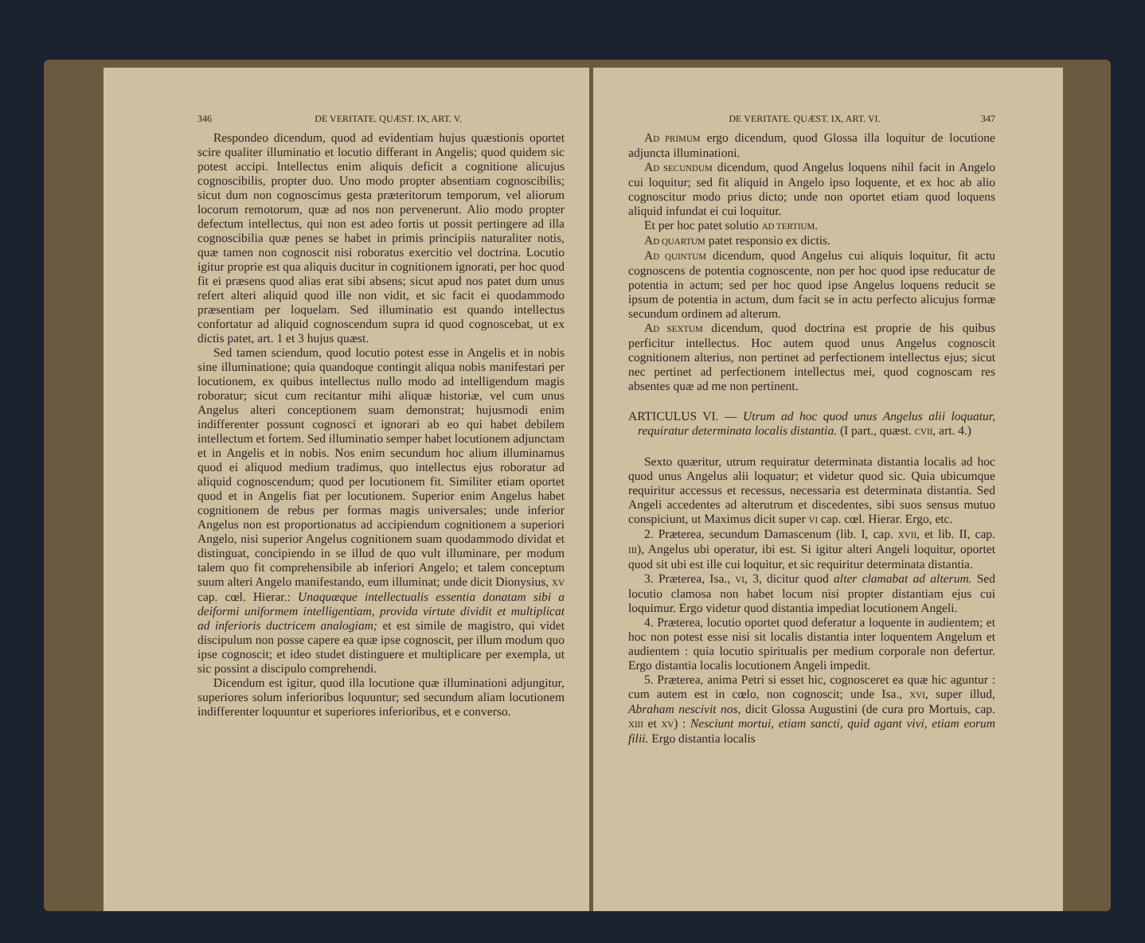346 DE VERITATE. QUÆST. IX, ART. V.
Respondeo dicendum, quod ad evidentiam hujus quæstionis oportet scire qualiter illuminatio et locutio differant in Angelis; quod quidem sic potest accipi. Intellectus enim aliquis deficit a cognitione alicujus cognoscibilis, propter duo. Uno modo propter absentiam cognoscibilis; sicut dum non cognoscimus gesta præteritorum temporum, vel aliorum locorum remotorum, quæ ad nos non pervenerunt. Alio modo propter defectum intellectus, qui non est adeo fortis ut possit pertingere ad illa cognoscibilia quæ penes se habet in primis principiis naturaliter notis, quæ tamen non cognoscit nisi roboratus exercitio vel doctrina. Locutio igitur proprie est qua aliquis ducitur in cognitionem ignorati, per hoc quod fit ei præsens quod alias erat sibi absens; sicut apud nos patet dum unus refert alteri aliquid quod ille non vidit, et sic facit ei quodammodo præsentiam per loquelam. Sed illuminatio est quando intellectus confortatur ad aliquid cognoscendum supra id quod cognoscebat, ut ex dictis patet, art. 1 et 3 hujus quæst.
Sed tamen sciendum, quod locutio potest esse in Angelis et in nobis sine illuminatione; quia quandoque contingit aliqua nobis manifestari per locutionem, ex quibus intellectus nullo modo ad intelligendum magis roboratur; sicut cum recitantur mihi aliquæ historiæ, vel cum unus Angelus alteri conceptionem suam demonstrat; hujusmodi enim indifferenter possunt cognosci et ignorari ab eo qui habet debilem intellectum et fortem. Sed illuminatio semper habet locutionem adjunctam et in Angelis et in nobis. Nos enim secundum hoc alium illuminamus quod ei aliquod medium tradimus, quo intellectus ejus roboratur ad aliquid cognoscendum; quod per locutionem fit. Similiter etiam oportet quod et in Angelis fiat per locutionem. Superior enim Angelus habet cognitionem de rebus per formas magis universales; unde inferior Angelus non est proportionatus ad accipiendum cognitionem a superiori Angelo, nisi superior Angelus cognitionem suam quodammodo dividat et distinguat, concipiendo in se illud de quo vult illuminare, per modum talem quo fit comprehensibile ab inferiori Angelo; et talem conceptum suum alteri Angelo manifestando, eum illuminat; unde dicit Dionysius, XV cap. cœl. Hierar.: Unaquæque intellectualis essentia donatam sibi a deiformi uniformem intelligentiam, provida virtute dividit et multiplicat ad inferioris ductricem analogiam; et est simile de magistro, qui videt discipulum non posse capere ea quæ ipse cognoscit, per illum modum quo ipse cognoscit; et ideo studet distinguere et multiplicare per exempla, ut sic possint a discipulo comprehendi.
Dicendum est igitur, quod illa locutione quæ illuminationi adjungitur, superiores solum inferioribus loquuntur; sed secundum aliam locutionem indifferenter loquuntur et superiores inferioribus, et e converso.
DE VERITATE. QUÆST. IX, ART. VI. 347
AD PRIMUM ergo dicendum, quod Glossa illa loquitur de locutione adjuncta illuminationi.
AD SECUNDUM dicendum, quod Angelus loquens nihil facit in Angelo cui loquitur; sed fit aliquid in Angelo ipso loquente, et ex hoc ab alio cognoscitur modo prius dicto; unde non oportet etiam quod loquens aliquid infundat ei cui loquitur.
Et per hoc patet solutio AD TERTIUM.
AD QUARTUM patet responsio ex dictis.
AD QUINTUM dicendum, quod Angelus cui aliquis loquitur, fit actu cognoscens de potentia cognoscente, non per hoc quod ipse reducatur de potentia in actum; sed per hoc quod ipse Angelus loquens reducit se ipsum de potentia in actum, dum facit se in actu perfecto alicujus formæ secundum ordinem ad alterum.
AD SEXTUM dicendum, quod doctrina est proprie de his quibus perficitur intellectus. Hoc autem quod unus Angelus cognoscit cognitionem alterius, non pertinet ad perfectionem intellectus ejus; sicut nec pertinet ad perfectionem intellectus mei, quod cognoscam res absentes quæ ad me non pertinent.
ARTICULUS VI. — Utrum ad hoc quod unus Angelus alii loquatur, requiratur determinata localis distantia. (I part., quæst. CVII, art. 4.)
Sexto quæritur, utrum requiratur determinata distantia localis ad hoc quod unus Angelus alii loquatur; et videtur quod sic. Quia ubicumque requiritur accessus et recessus, necessaria est determinata distantia. Sed Angeli accedentes ad alterutrum et discedentes, sibi suos sensus mutuo conspiciunt, ut Maximus dicit super VI cap. cœl. Hierar. Ergo, etc.
2. Præterea, secundum Damascenum (lib. I, cap. XVII, et lib. II, cap. III), Angelus ubi operatur, ibi est. Si igitur alteri Angeli loquitur, oportet quod sit ubi est ille cui loquitur, et sic requiritur determinata distantia.
3. Præterea, Isa., VI, 3, dicitur quod alter clamabat ad alterum. Sed locutio clamosa non habet locum nisi propter distantiam ejus cui loquimur. Ergo videtur quod distantia impediat locutionem Angeli.
4. Præterea, locutio oportet quod deferatur a loquente in audientem; et hoc non potest esse nisi sit localis distantia inter loquentem Angelum et audientem : quia locutio spiritualis per medium corporale non defertur. Ergo distantia localis locutionem Angeli impedit.
5. Præterea, anima Petri si esset hic, cognosceret ea quæ hic aguntur : cum autem est in cœlo, non cognoscit; unde Isa., XVI, super illud, Abraham nescivit nos, dicit Glossa Augustini (de cura pro Mortuis, cap. XIII et XV) : Nesciunt mortui, etiam sancti, quid agant vivi, etiam eorum filii. Ergo distantia localis